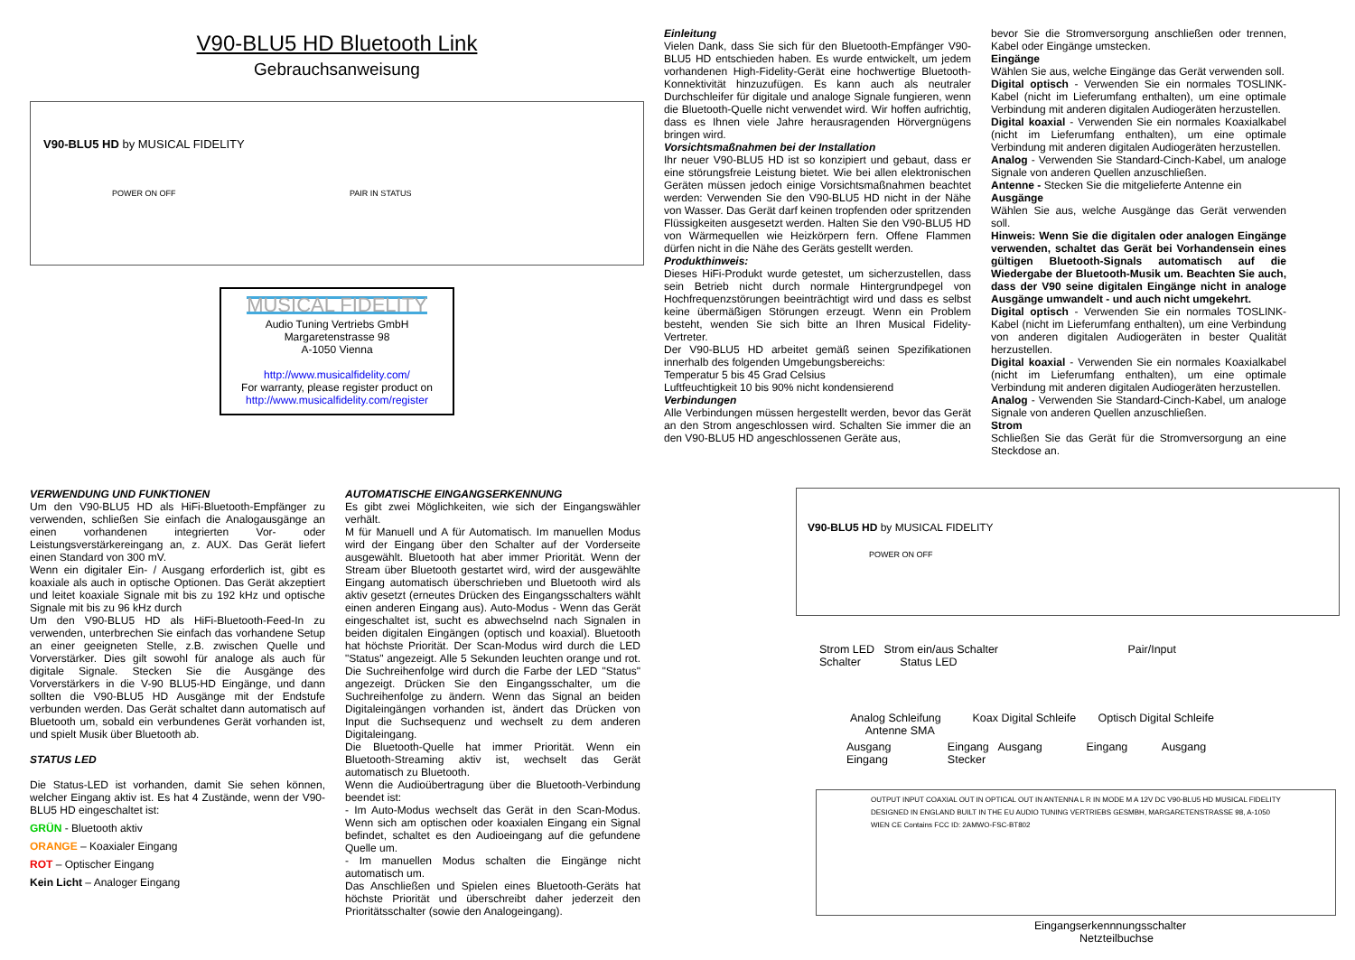V90-BLU5 HD Bluetooth Link
Gebrauchsanweisung
V90-BLU5 HD by MUSICAL FIDELITY
POWER ON OFF PAIR IN STATUS
MUSICAL FIDELITY
Audio Tuning Vertriebs GmbH
Margaretenstrasse 98
A-1050 Vienna
http://www.musicalfidelity.com/
For warranty, please register product on
http://www.musicalfidelity.com/register
Einleitung
Vielen Dank, dass Sie sich für den Bluetooth-Empfänger V90-BLU5 HD entschieden haben. Es wurde entwickelt, um jedem vorhandenen High-Fidelity-Gerät eine hochwertige Bluetooth-Konnektivität hinzuzufügen. Es kann auch als neutraler Durchschleifer für digitale und analoge Signale fungieren, wenn die Bluetooth-Quelle nicht verwendet wird. Wir hoffen aufrichtig, dass es Ihnen viele Jahre herausragenden Hörvergnügens bringen wird.
Vorsichtsmaßnahmen bei der Installation
Ihr neuer V90-BLU5 HD ist so konzipiert und gebaut, dass er eine störungsfreie Leistung bietet. Wie bei allen elektronischen Geräten müssen jedoch einige Vorsichtsmaßnahmen beachtet werden: Verwenden Sie den V90-BLU5 HD nicht in der Nähe von Wasser. Das Gerät darf keinen tropfenden oder spritzenden Flüssigkeiten ausgesetzt werden. Halten Sie den V90-BLU5 HD von Wärmequellen wie Heizkörpern fern. Offene Flammen dürfen nicht in die Nähe des Geräts gestellt werden.
Produkthinweis:
Dieses HiFi-Produkt wurde getestet, um sicherzustellen, dass sein Betrieb nicht durch normale Hintergrundpegel von Hochfrequenzstörungen beeinträchtigt wird und dass es selbst keine übermäßigen Störungen erzeugt. Wenn ein Problem besteht, wenden Sie sich bitte an Ihren Musical Fidelity-Vertreter.
Der V90-BLU5 HD arbeitet gemäß seinen Spezifikationen innerhalb des folgenden Umgebungsbereichs:
Temperatur 5 bis 45 Grad Celsius
Luftfeuchtigkeit 10 bis 90% nicht kondensierend
Verbindungen
Alle Verbindungen müssen hergestellt werden, bevor das Gerät an den Strom angeschlossen wird. Schalten Sie immer die an den V90-BLU5 HD angeschlossenen Geräte aus,
bevor Sie die Stromversorgung anschließen oder trennen, Kabel oder Eingänge umstecken.
Eingänge
Wählen Sie aus, welche Eingänge das Gerät verwenden soll.
Digital optisch - Verwenden Sie ein normales TOSLINK-Kabel (nicht im Lieferumfang enthalten), um eine optimale Verbindung mit anderen digitalen Audiogeräten herzustellen.
Digital koaxial - Verwenden Sie ein normales Koaxialkabel (nicht im Lieferumfang enthalten), um eine optimale Verbindung mit anderen digitalen Audiogeräten herzustellen.
Analog - Verwenden Sie Standard-Cinch-Kabel, um analoge Signale von anderen Quellen anzuschließen.
Antenne - Stecken Sie die mitgelieferte Antenne ein
Ausgänge
Wählen Sie aus, welche Ausgänge das Gerät verwenden soll.
Hinweis: Wenn Sie die digitalen oder analogen Eingänge verwenden, schaltet das Gerät bei Vorhandensein eines gültigen Bluetooth-Signals automatisch auf die Wiedergabe der Bluetooth-Musik um. Beachten Sie auch, dass der V90 seine digitalen Eingänge nicht in analoge Ausgänge umwandelt - und auch nicht umgekehrt.
Digital optisch - Verwenden Sie ein normales TOSLINK-Kabel (nicht im Lieferumfang enthalten), um eine Verbindung von anderen digitalen Audiogeräten in bester Qualität herzustellen.
Digital koaxial - Verwenden Sie ein normales Koaxialkabel (nicht im Lieferumfang enthalten), um eine optimale Verbindung mit anderen digitalen Audiogeräten herzustellen.
Analog - Verwenden Sie Standard-Cinch-Kabel, um analoge Signale von anderen Quellen anzuschließen.
Strom
Schließen Sie das Gerät für die Stromversorgung an eine Steckdose an.
VERWENDUNG UND FUNKTIONEN
Um den V90-BLU5 HD als HiFi-Bluetooth-Empfänger zu verwenden, schließen Sie einfach die Analogausgänge an einen vorhandenen integrierten Vor- oder Leistungsverstärkereingang an, z. AUX. Das Gerät liefert einen Standard von 300 mV.
Wenn ein digitaler Ein- / Ausgang erforderlich ist, gibt es koaxiale als auch in optische Optionen. Das Gerät akzeptiert und leitet koaxiale Signale mit bis zu 192 kHz und optische Signale mit bis zu 96 kHz durch
Um den V90-BLU5 HD als HiFi-Bluetooth-Feed-In zu verwenden, unterbrechen Sie einfach das vorhandene Setup an einer geeigneten Stelle, z.B. zwischen Quelle und Vorverstärker. Dies gilt sowohl für analoge als auch für digitale Signale. Stecken Sie die Ausgänge des Vorverstärkers in die V-90 BLU5-HD Eingänge, und dann sollten die V90-BLU5 HD Ausgänge mit der Endstufe verbunden werden. Das Gerät schaltet dann automatisch auf Bluetooth um, sobald ein verbundenes Gerät vorhanden ist, und spielt Musik über Bluetooth ab.
STATUS LED
Die Status-LED ist vorhanden, damit Sie sehen können, welcher Eingang aktiv ist. Es hat 4 Zustände, wenn der V90-BLU5 HD eingeschaltet ist:
GRÜN - Bluetooth aktiv
ORANGE – Koaxialer Eingang
ROT – Optischer Eingang
Kein Licht – Analoger Eingang
AUTOMATISCHE EINGANGSERKENNUNG
Es gibt zwei Möglichkeiten, wie sich der Eingangswähler verhält.
M für Manuell und A für Automatisch. Im manuellen Modus wird der Eingang über den Schalter auf der Vorderseite ausgewählt. Bluetooth hat aber immer Priorität. Wenn der Stream über Bluetooth gestartet wird, wird der ausgewählte Eingang automatisch überschrieben und Bluetooth wird als aktiv gesetzt (erneutes Drücken des Eingangsschalters wählt einen anderen Eingang aus). Auto-Modus - Wenn das Gerät eingeschaltet ist, sucht es abwechselnd nach Signalen in beiden digitalen Eingängen (optisch und koaxial). Bluetooth hat höchste Priorität. Der Scan-Modus wird durch die LED "Status" angezeigt. Alle 5 Sekunden leuchten orange und rot. Die Suchreihenfolge wird durch die Farbe der LED "Status" angezeigt. Drücken Sie den Eingangsschalter, um die Suchreihenfolge zu ändern. Wenn das Signal an beiden Digitaleingängen vorhanden ist, ändert das Drücken von Input die Suchsequenz und wechselt zu dem anderen Digitaleingang.
Die Bluetooth-Quelle hat immer Priorität. Wenn ein Bluetooth-Streaming aktiv ist, wechselt das Gerät automatisch zu Bluetooth.
Wenn die Audioübertragung über die Bluetooth-Verbindung beendet ist:
- Im Auto-Modus wechselt das Gerät in den Scan-Modus. Wenn sich am optischen oder koaxialen Eingang ein Signal befindet, schaltet es den Audioeingang auf die gefundene Quelle um.
- Im manuellen Modus schalten die Eingänge nicht automatisch um.
Das Anschließen und Spielen eines Bluetooth-Geräts hat höchste Priorität und überschreibt daher jederzeit den Prioritätsschalter (sowie den Analogeingang).
V90-BLU5 HD by MUSICAL FIDELITY
POWER ON OFF
Strom LED Strom ein/aus Schalter Pair/Input Schalter Status LED
Analog Schleifung Koax Digital Schleife Optisch Digital Schleife Antenne SMA
Ausgang Eingang Ausgang Eingang Ausgang Eingang Stecker
OUTPUT INPUT COAXIAL OUT IN OPTICAL OUT IN ANTENNA L R IN MODE M A 12V DC V90-BLU5 HD MUSICAL FIDELITY DESIGNED IN ENGLAND BUILT IN THE EU AUDIO TUNING VERTRIEBS GESMBH, MARGARETENSTRASSE 98, A-1050 WIEN CE Contains FCC ID: 2AMWO-FSC-BT802
Eingangserkennnungsschalter Netzteilbuchse